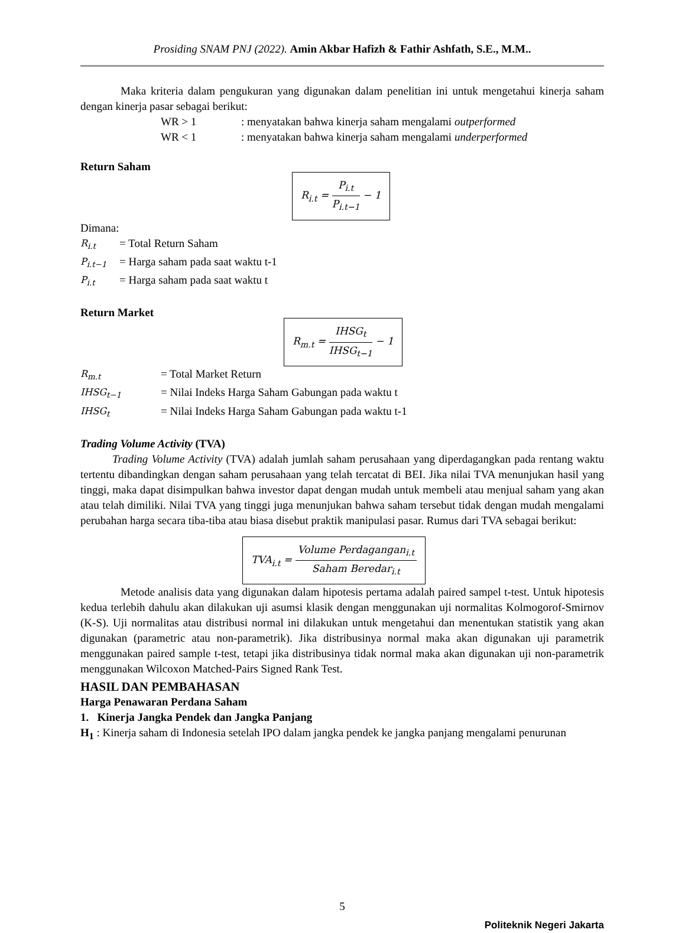Prosiding SNAM PNJ (2022). Amin Akbar Hafizh & Fathir Ashfath, S.E., M.M..
Maka kriteria dalam pengukuran yang digunakan dalam penelitian ini untuk mengetahui kinerja saham dengan kinerja pasar sebagai berikut:
WR > 1: menyatakan bahwa kinerja saham mengalami outperformed
WR < 1: menyatakan bahwa kinerja saham mengalami underperformed
Return Saham
R<sub>i.t</sub> = P<sub>i.t</sub> P<sub>i.t−1</sub> − 1
Dimana:
| R<sub>i.t</sub> | = Total Return Saham |
| P<sub>i.t−1</sub> | = Harga saham pada saat waktu t-1 |
| P<sub>i.t</sub> | = Harga saham pada saat waktu t |
Return Market
R<sub>m.t</sub> = IHSG<sub>t</sub> IHSG<sub>t−1</sub> − 1
| R<sub>m.t</sub> | = Total Market Return |
| IHSG<sub>t−1</sub> | = Nilai Indeks Harga Saham Gabungan pada waktu t |
| IHSG<sub>t</sub> | = Nilai Indeks Harga Saham Gabungan pada waktu t-1 |
Trading Volume Activity (TVA)
Trading Volume Activity (TVA) adalah jumlah saham perusahaan yang diperdagangkan pada rentang waktu tertentu dibandingkan dengan saham perusahaan yang telah tercatat di BEI. Jika nilai TVA menunjukan hasil yang tinggi, maka dapat disimpulkan bahwa investor dapat dengan mudah untuk membeli atau menjual saham yang akan atau telah dimiliki. Nilai TVA yang tinggi juga menunjukan bahwa saham tersebut tidak dengan mudah mengalami perubahan harga secara tiba-tiba atau biasa disebut praktik manipulasi pasar. Rumus dari TVA sebagai berikut:
TVA<sub>i.t</sub> = Volume Perdagangan<sub>i.t</sub> Saham Beredar<sub>i.t</sub>
Metode analisis data yang digunakan dalam hipotesis pertama adalah paired sampel t-test. Untuk hipotesis kedua terlebih dahulu akan dilakukan uji asumsi klasik dengan menggunakan uji normalitas Kolmogorof-Smirnov (K-S). Uji normalitas atau distribusi normal ini dilakukan untuk mengetahui dan menentukan statistik yang akan digunakan (parametric atau non-parametrik). Jika distribusinya normal maka akan digunakan uji parametrik menggunakan paired sample t-test, tetapi jika distribusinya tidak normal maka akan digunakan uji non-parametrik menggunakan Wilcoxon Matched-Pairs Signed Rank Test.
HASIL DAN PEMBAHASAN
Harga Penawaran Perdana Saham
1. Kinerja Jangka Pendek dan Jangka Panjang
H<sub>1</sub> : Kinerja saham di Indonesia setelah IPO dalam jangka pendek ke jangka panjang mengalami penurunan
5
Politeknik Negeri Jakarta